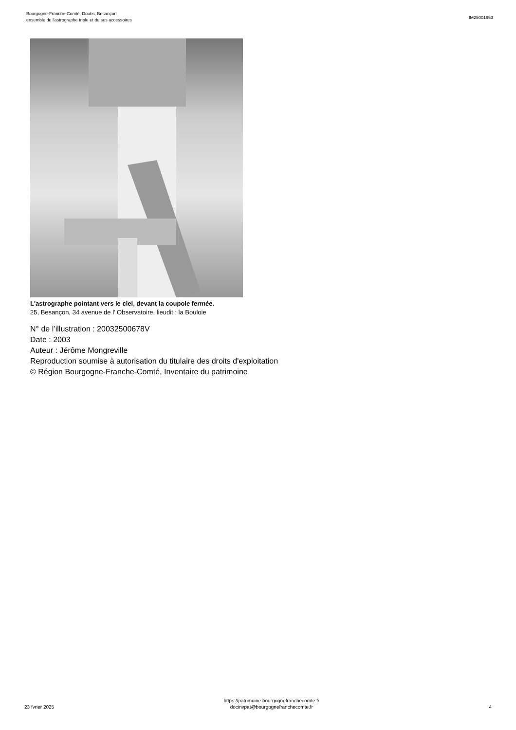Bourgogne-Franche-Comté, Doubs, Besançon
ensemble de l'astrographe triple et de ses accessoires
IM25001953
L'astrographe pointant vers le ciel, devant la coupole fermée.
25, Besançon, 34 avenue de l' Observatoire, lieudit : la Bouloie
N° de l’illustration : 20032500678V
Date : 2003
Auteur : Jérôme Mongreville
Reproduction soumise à autorisation du titulaire des droits d'exploitation
© Région Bourgogne-Franche-Comté, Inventaire du patrimoine
23 fvrier 2025
https://patrimoine.bourgognefranchecomte.fr
docinvpat@bourgognefranchecomte.fr
4